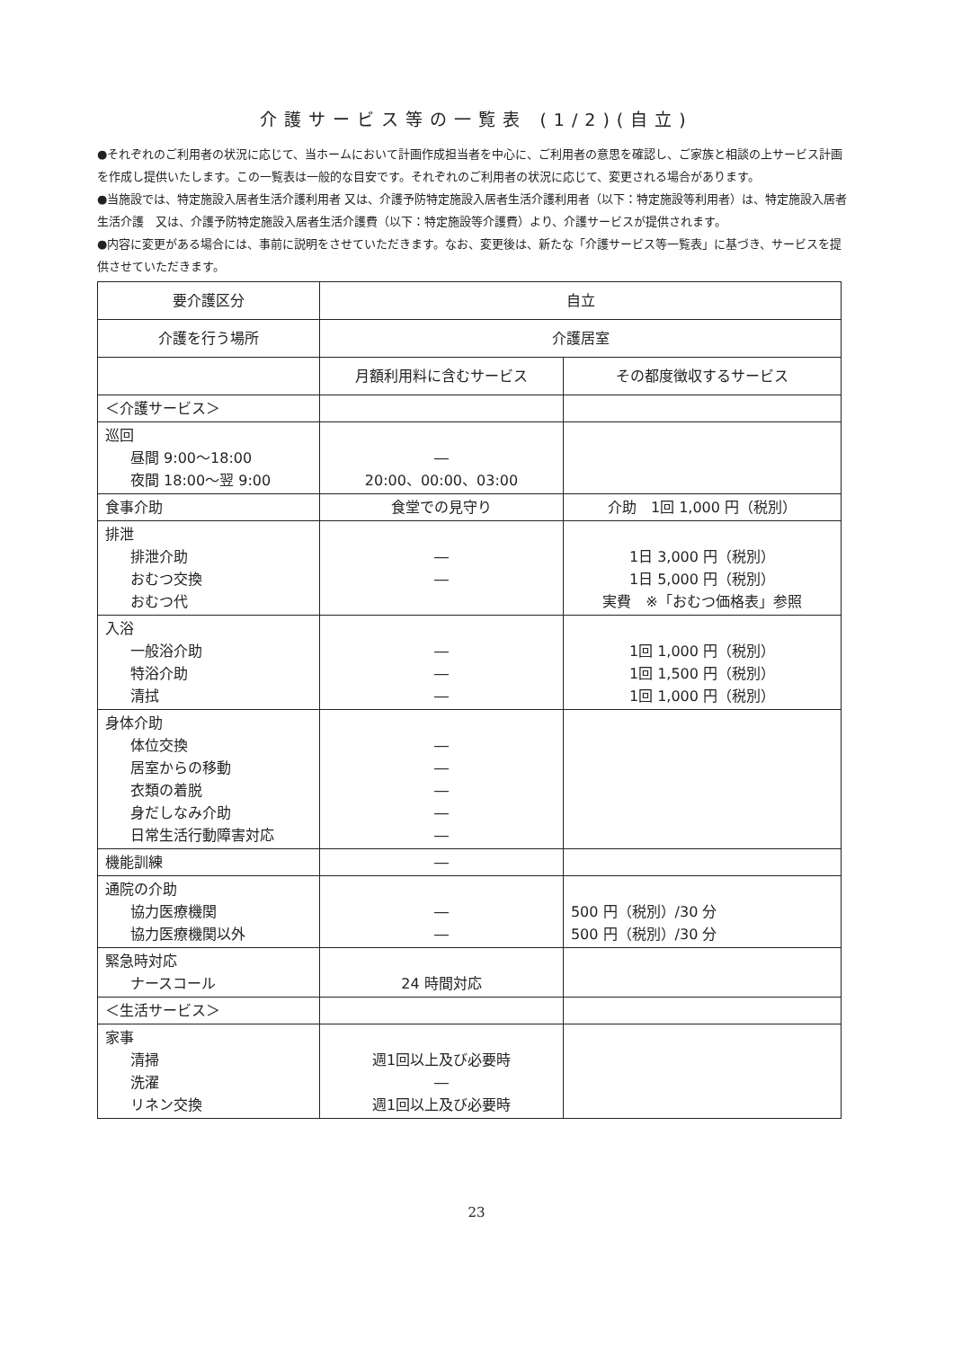介護サービス等の一覧表 (1/2)(自立)
●それぞれのご利用者の状況に応じて、当ホームにおいて計画作成担当者を中心に、ご利用者の意思を確認し、ご家族と相談の上サービス計画を作成し提供いたします。この一覧表は一般的な目安です。それぞれのご利用者の状況に応じて、変更される場合があります。
●当施設では、特定施設入居者生活介護利用者 又は、介護予防特定施設入居者生活介護利用者（以下：特定施設等利用者）は、特定施設入居者生活介護　又は、介護予防特定施設入居者生活介護費（以下：特定施設等介護費）より、介護サービスが提供されます。
●内容に変更がある場合には、事前に説明をさせていただきます。なお、変更後は、新たな「介護サービス等一覧表」に基づき、サービスを提供させていただきます。
| 要介護区分 | 自立 | |
| --- | --- | --- |
| 介護を行う場所 | 介護居室 | |
| | 月額利用料に含むサービス | その都度徴収するサービス |
| ＜介護サービス＞ | | |
| 巡回 昼間 9:00～18:00 夜間 18:00～翌 9:00 | ― 20:00、00:00、03:00 | |
| 食事介助 | 食堂での見守り | 介助 1回 1,000 円（税別） |
| 排泄 排泄介助 おむつ交換 おむつ代 | ― ― | 1日 3,000 円（税別） 1日 5,000 円（税別） 実費 ※「おむつ価格表」参照 |
| 入浴 一般浴介助 特浴介助 清拭 | ― ― ― | 1回 1,000 円（税別） 1回 1,500 円（税別） 1回 1,000 円（税別） |
| 身体介助 体位交換 居室からの移動 衣類の着脱 身だしなみ介助 日常生活行動障害対応 | ― ― ― ― ― | |
| 機能訓練 | ― | |
| 通院の介助 協力医療機関 協力医療機関以外 | ― ― | 500 円（税別）/30 分 500 円（税別）/30 分 |
| 緊急時対応 ナースコール | 24 時間対応 | |
| ＜生活サービス＞ | | |
| 家事 清掃 洗濯 リネン交換 | 週1回以上及び必要時 ― 週1回以上及び必要時 | |
23